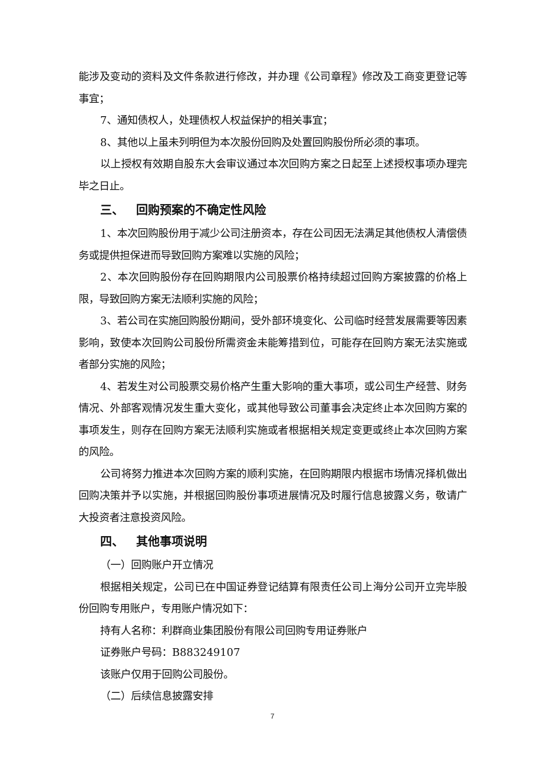能涉及变动的资料及文件条款进行修改，并办理《公司章程》修改及工商变更登记等事宜；
7、通知债权人，处理债权人权益保护的相关事宜；
8、其他以上虽未列明但为本次股份回购及处置回购股份所必须的事项。
以上授权有效期自股东大会审议通过本次回购方案之日起至上述授权事项办理完毕之日止。
三、 回购预案的不确定性风险
1、本次回购股份用于减少公司注册资本，存在公司因无法满足其他债权人清偿债务或提供担保进而导致回购方案难以实施的风险；
2、本次回购股份存在回购期限内公司股票价格持续超过回购方案披露的价格上限，导致回购方案无法顺利实施的风险；
3、若公司在实施回购股份期间，受外部环境变化、公司临时经营发展需要等因素影响，致使本次回购公司股份所需资金未能筹措到位，可能存在回购方案无法实施或者部分实施的风险；
4、若发生对公司股票交易价格产生重大影响的重大事项，或公司生产经营、财务情况、外部客观情况发生重大变化，或其他导致公司董事会决定终止本次回购方案的事项发生，则存在回购方案无法顺利实施或者根据相关规定变更或终止本次回购方案的风险。
公司将努力推进本次回购方案的顺利实施，在回购期限内根据市场情况择机做出回购决策并予以实施，并根据回购股份事项进展情况及时履行信息披露义务，敬请广大投资者注意投资风险。
四、 其他事项说明
（一）回购账户开立情况
根据相关规定，公司已在中国证券登记结算有限责任公司上海分公司开立完毕股份回购专用账户，专用账户情况如下：
持有人名称：利群商业集团股份有限公司回购专用证券账户
证券账户号码：B883249107
该账户仅用于回购公司股份。
（二）后续信息披露安排
7